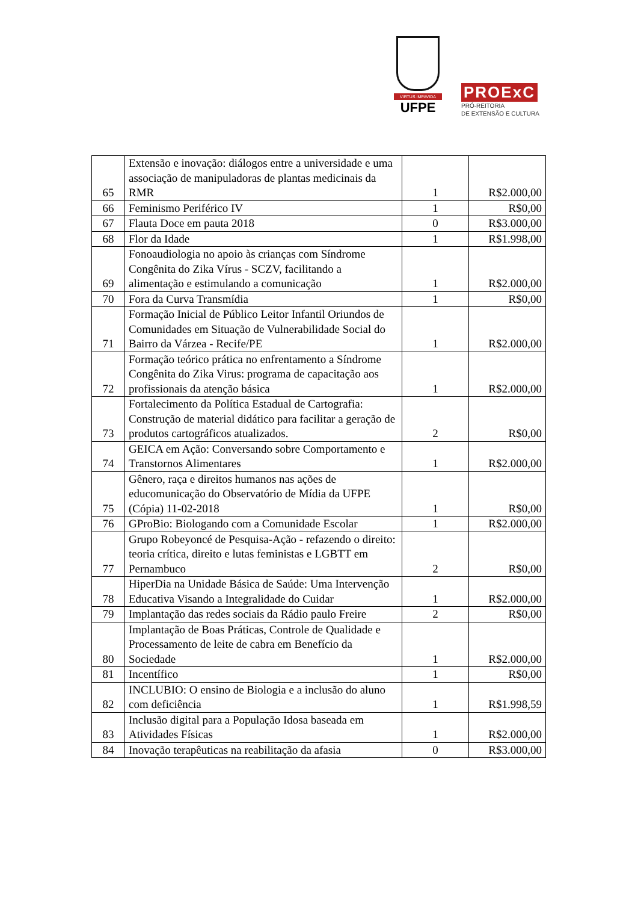VIRTUS IMPAVIDA
UFPE
PROExC
PRÓ-REITORIA
DE EXTENSÃO E CULTURA
| 65 | Extensão e inovação: diálogos entre a universidade e uma associação de manipuladoras de plantas medicinais da RMR | 1 | R$2.000,00 |
| 66 | Feminismo Periférico IV | 1 | R$0,00 |
| 67 | Flauta Doce em pauta 2018 | 0 | R$3.000,00 |
| 68 | Flor da Idade | 1 | R$1.998,00 |
| 69 | Fonoaudiologia no apoio às crianças com Síndrome Congênita do Zika Vírus - SCZV, facilitando a alimentação e estimulando a comunicação | 1 | R$2.000,00 |
| 70 | Fora da Curva Transmídia | 1 | R$0,00 |
| 71 | Formação Inicial de Público Leitor Infantil Oriundos de Comunidades em Situação de Vulnerabilidade Social do Bairro da Várzea - Recife/PE | 1 | R$2.000,00 |
| 72 | Formação teórico prática no enfrentamento a Síndrome Congênita do Zika Virus: programa de capacitação aos profissionais da atenção básica | 1 | R$2.000,00 |
| 73 | Fortalecimento da Política Estadual de Cartografia: Construção de material didático para facilitar a geração de produtos cartográficos atualizados. | 2 | R$0,00 |
| 74 | GEICA em Ação: Conversando sobre Comportamento e Transtornos Alimentares | 1 | R$2.000,00 |
| 75 | Gênero, raça e direitos humanos nas ações de educomunicação do Observatório de Mídia da UFPE (Cópia) 11-02-2018 | 1 | R$0,00 |
| 76 | GProBio: Biologando com a Comunidade Escolar | 1 | R$2.000,00 |
| 77 | Grupo Robeyoncé de Pesquisa-Ação - refazendo o direito: teoria crítica, direito e lutas feministas e LGBTT em Pernambuco | 2 | R$0,00 |
| 78 | HiperDia na Unidade Básica de Saúde: Uma Intervenção Educativa Visando a Integralidade do Cuidar | 1 | R$2.000,00 |
| 79 | Implantação das redes sociais da Rádio paulo Freire | 2 | R$0,00 |
| 80 | Implantação de Boas Práticas, Controle de Qualidade e Processamento de leite de cabra em Benefício da Sociedade | 1 | R$2.000,00 |
| 81 | Incentífico | 1 | R$0,00 |
| 82 | INCLUBIO: O ensino de Biologia e a inclusão do aluno com deficiência | 1 | R$1.998,59 |
| 83 | Inclusão digital para a População Idosa baseada em Atividades Físicas | 1 | R$2.000,00 |
| 84 | Inovação terapêuticas na reabilitação da afasia | 0 | R$3.000,00 |